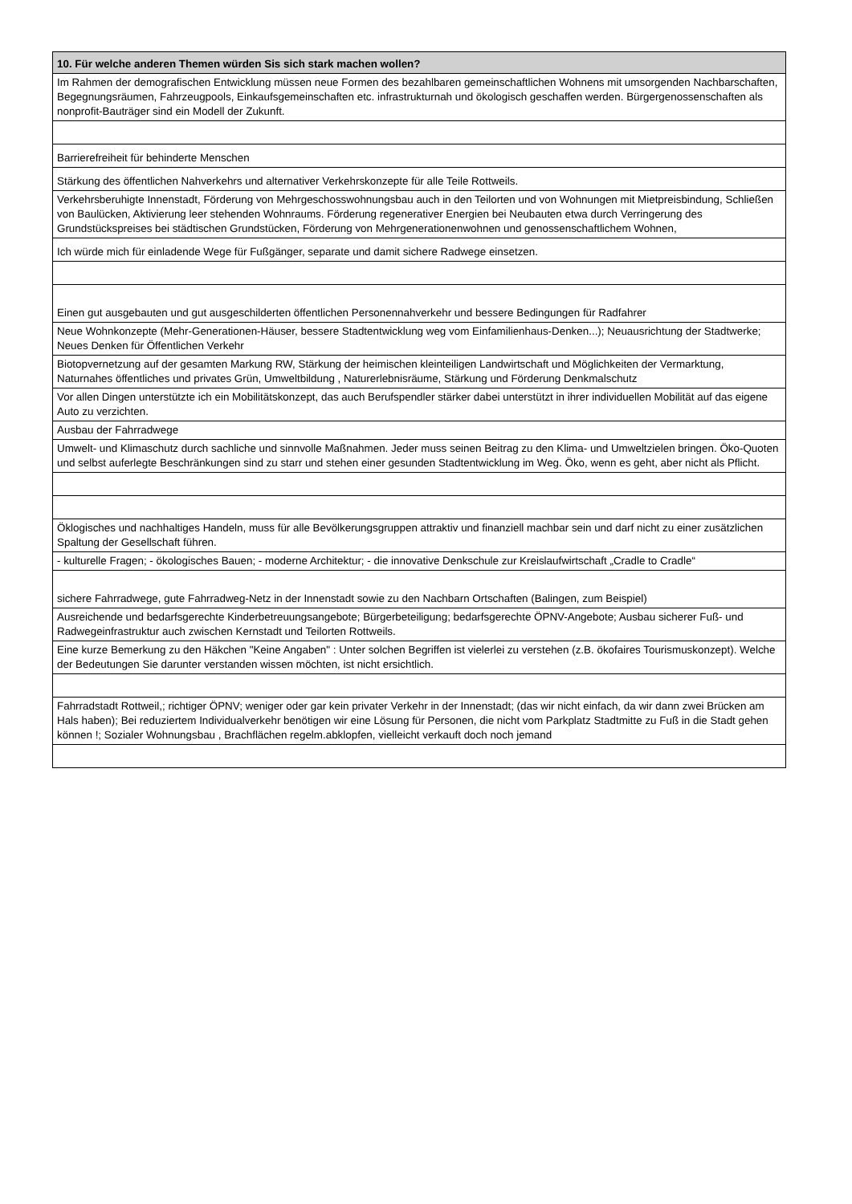| 10. Für welche anderen Themen würden Sis sich stark machen wollen? |
| --- |
| Im Rahmen der demografischen Entwicklung müssen neue Formen des bezahlbaren gemeinschaftlichen Wohnens mit umsorgenden Nachbarschaften, Begegnungsräumen, Fahrzeugpools, Einkaufsgemeinschaften etc. infrastrukturnah und ökologisch geschaffen werden. Bürgergenossenschaften als nonprofit-Bauträger sind ein Modell der Zukunft. |
| Barrierefreiheit für behinderte Menschen |
| Stärkung des öffentlichen Nahverkehrs und alternativer Verkehrskonzepte für alle Teile Rottweils. |
| Verkehrsberuhigte Innenstadt, Förderung von Mehrgeschosswohnungsbau auch in den Teilorten und von Wohnungen mit Mietpreisbindung, Schließen von Baulücken, Aktivierung leer stehenden Wohnraums. Förderung regenerativer Energien bei Neubauten etwa durch Verringerung des Grundstückspreises bei städtischen Grundstücken, Förderung von Mehrgenerationenwohnen und genossenschaftlichem Wohnen, |
| Ich würde mich für einladende Wege für Fußgänger, separate und damit sichere Radwege einsetzen. |
| Einen gut ausgebauten und gut ausgeschilderten öffentlichen Personennahverkehr und bessere Bedingungen für Radfahrer |
| Neue Wohnkonzepte (Mehr-Generationen-Häuser, bessere Stadtentwicklung weg vom Einfamilienhaus-Denken...); Neuausrichtung der Stadtwerke; Neues Denken für Öffentlichen Verkehr |
| Biotopvernetzung auf der gesamten Markung RW, Stärkung der heimischen kleinteiligen Landwirtschaft und Möglichkeiten der Vermarktung, Naturnahes öffentliches und privates Grün, Umweltbildung , Naturerlebnisräume, Stärkung und Förderung Denkmalschutz |
| Vor allen Dingen unterstützte ich ein Mobilitätskonzept, das auch Berufspendler stärker dabei unterstützt in ihrer individuellen Mobilität auf das eigene Auto zu verzichten. |
| Ausbau der Fahrradwege |
| Umwelt- und Klimaschutz durch sachliche und sinnvolle Maßnahmen. Jeder muss seinen Beitrag zu den Klima- und Umweltzielen bringen. Öko-Quoten und selbst auferlegte Beschränkungen sind zu starr und stehen einer gesunden Stadtentwicklung im Weg. Öko, wenn es geht, aber nicht als Pflicht. |
| Öklogisches und nachhaltiges Handeln, muss für alle Bevölkerungsgruppen attraktiv und finanziell machbar sein und darf nicht zu einer zusätzlichen Spaltung der Gesellschaft führen. |
| - kulturelle Fragen; - ökologisches Bauen; - moderne Architektur; - die innovative Denkschule zur Kreislaufwirtschaft „Cradle to Cradle“ |
| sichere Fahrradwege, gute Fahrradweg-Netz in der Innenstadt sowie zu den Nachbarn Ortschaften (Balingen, zum Beispiel) |
| Ausreichende und bedarfsgerechte Kinderbetreuungsangebote; Bürgerbeteiligung; bedarfsgerechte ÖPNV-Angebote; Ausbau sicherer Fuß- und Radwegeinfrastruktur auch zwischen Kernstadt und Teilorten Rottweils. |
| Eine kurze Bemerkung zu den Häkchen "Keine Angaben" : Unter solchen Begriffen ist vielerlei zu verstehen (z.B. ökofaires Tourismuskonzept). Welche der Bedeutungen Sie darunter verstanden wissen möchten, ist nicht ersichtlich. |
| Fahrradstadt Rottweil,; richtiger ÖPNV; weniger oder gar kein privater Verkehr in der Innenstadt; (das wir nicht einfach, da wir dann zwei Brücken am Hals haben); Bei reduziertem Individualverkehr benötigen wir eine Lösung für Personen, die nicht vom Parkplatz Stadtmitte zu Fuß in die Stadt gehen können !; Sozialer Wohnungsbau , Brachflächen regelm.abklopfen, vielleicht verkauft doch noch jemand |